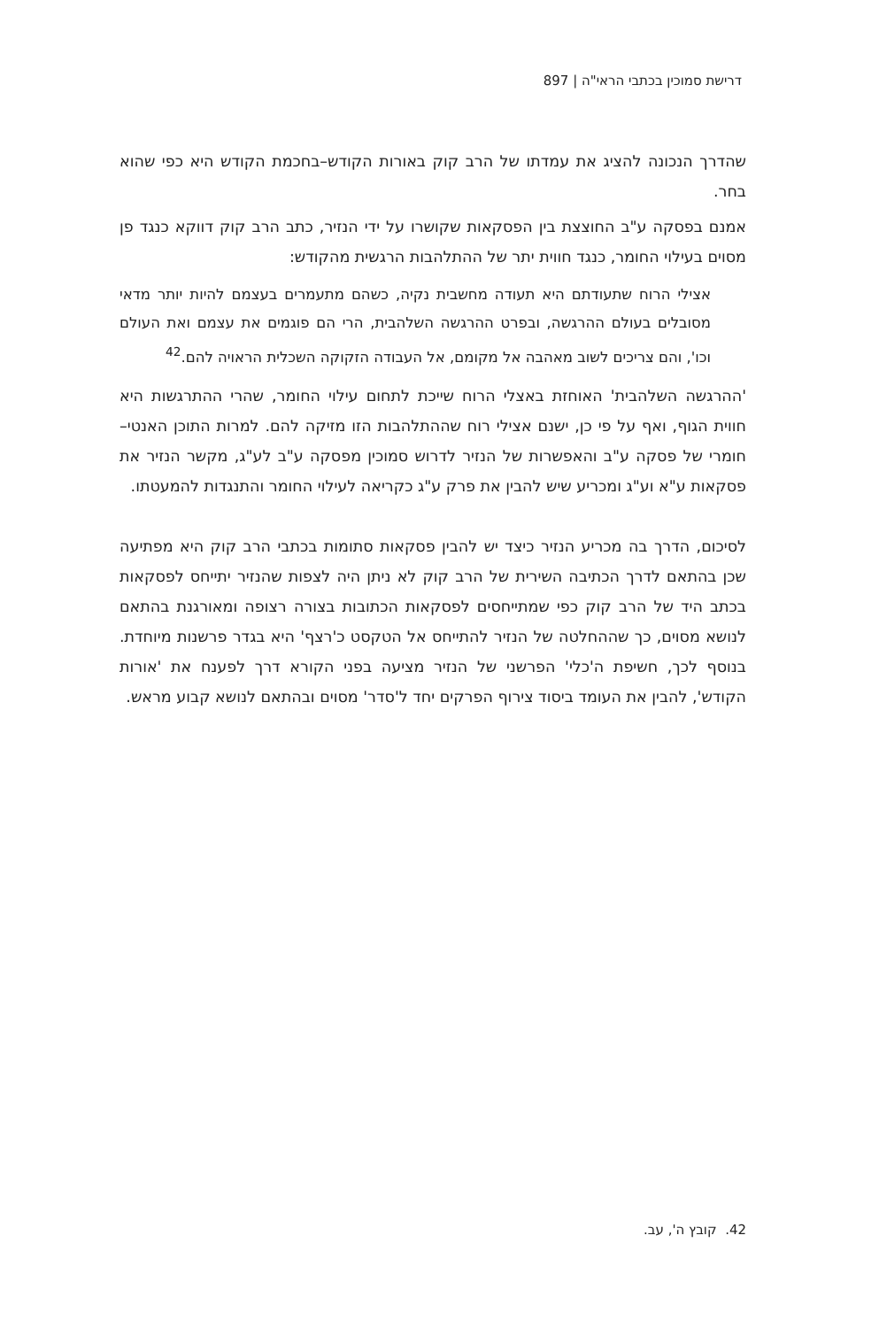דרישת סמוכין בכתבי הראי"ה | 897
שהדרך הנכונה להציג את עמדתו של הרב קוק באורות הקודש–בחכמת הקודש היא כפי שהוא בחר.
אמנם בפסקה ע"ב החוצצת בין הפסקאות שקושרו על ידי הנזיר, כתב הרב קוק דווקא כנגד פן מסוים בעילוי החומר, כנגד חווית יתר של ההתלהבות הרגשית מהקודש:
אצילי הרוח שתעודתם היא תעודה מחשבית נקיה, כשהם מתעמרים בעצמם להיות יותר מדאי מסובלים בעולם ההרגשה, ובפרט ההרגשה השלהבית, הרי הם פוגמים את עצמם ואת העולם וכו', והם צריכים לשוב מאהבה אל מקומם, אל העבודה הזקוקה השכלית הראויה להם.<sup>42</sup>
'ההרגשה השלהבית' האוחזת באצלי הרוח שייכת לתחום עילוי החומר, שהרי ההתרגשות היא חווית הגוף, ואף על פי כן, ישנם אצילי רוח שההתלהבות הזו מזיקה להם. למרות התוכן האנטי–חומרי של פסקה ע"ב והאפשרות של הנזיר לדרוש סמוכין מפסקה ע"ב לע"ג, מקשר הנזיר את פסקאות ע"א וע"ג ומכריע שיש להבין את פרק ע"ג כקריאה לעילוי החומר והתנגדות להמעטתו.
לסיכום, הדרך בה מכריע הנזיר כיצד יש להבין פסקאות סתומות בכתבי הרב קוק היא מפתיעה שכן בהתאם לדרך הכתיבה השירית של הרב קוק לא ניתן היה לצפות שהנזיר יתייחס לפסקאות בכתב היד של הרב קוק כפי שמתייחסים לפסקאות הכתובות בצורה רצופה ומאורגנת בהתאם לנושא מסוים, כך שההחלטה של הנזיר להתייחס אל הטקסט כ'רצף' היא בגדר פרשנות מיוחדת. בנוסף לכך, חשיפת ה'כלי' הפרשני של הנזיר מציעה בפני הקורא דרך לפענח את 'אורות הקודש', להבין את העומד ביסוד צירוף הפרקים יחד ל'סדר' מסוים ובהתאם לנושא קבוע מראש.
42. קובץ ה', עב.